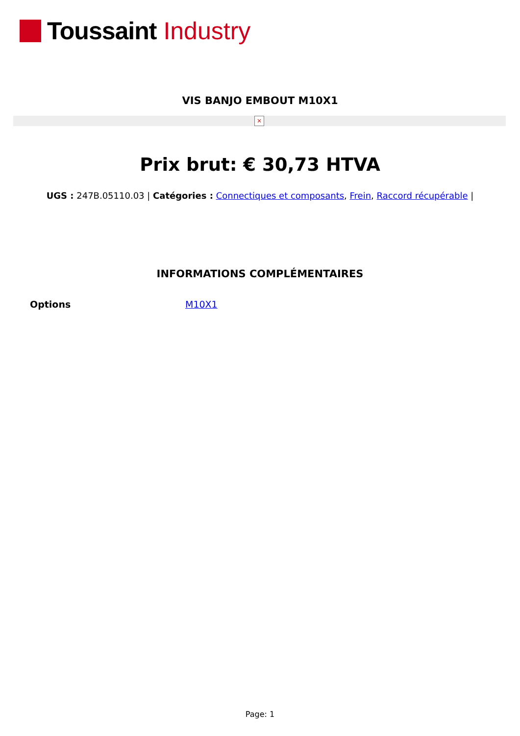Toussaint Industry
VIS BANJO EMBOUT M10X1
×
Prix brut: € 30,73 HTVA
UGS : 247B.05110.03 | Catégories : Connectiques et composants, Frein, Raccord récupérable |
INFORMATIONS COMPLÉMENTAIRES
| Options | M10X1 |
Page: 1